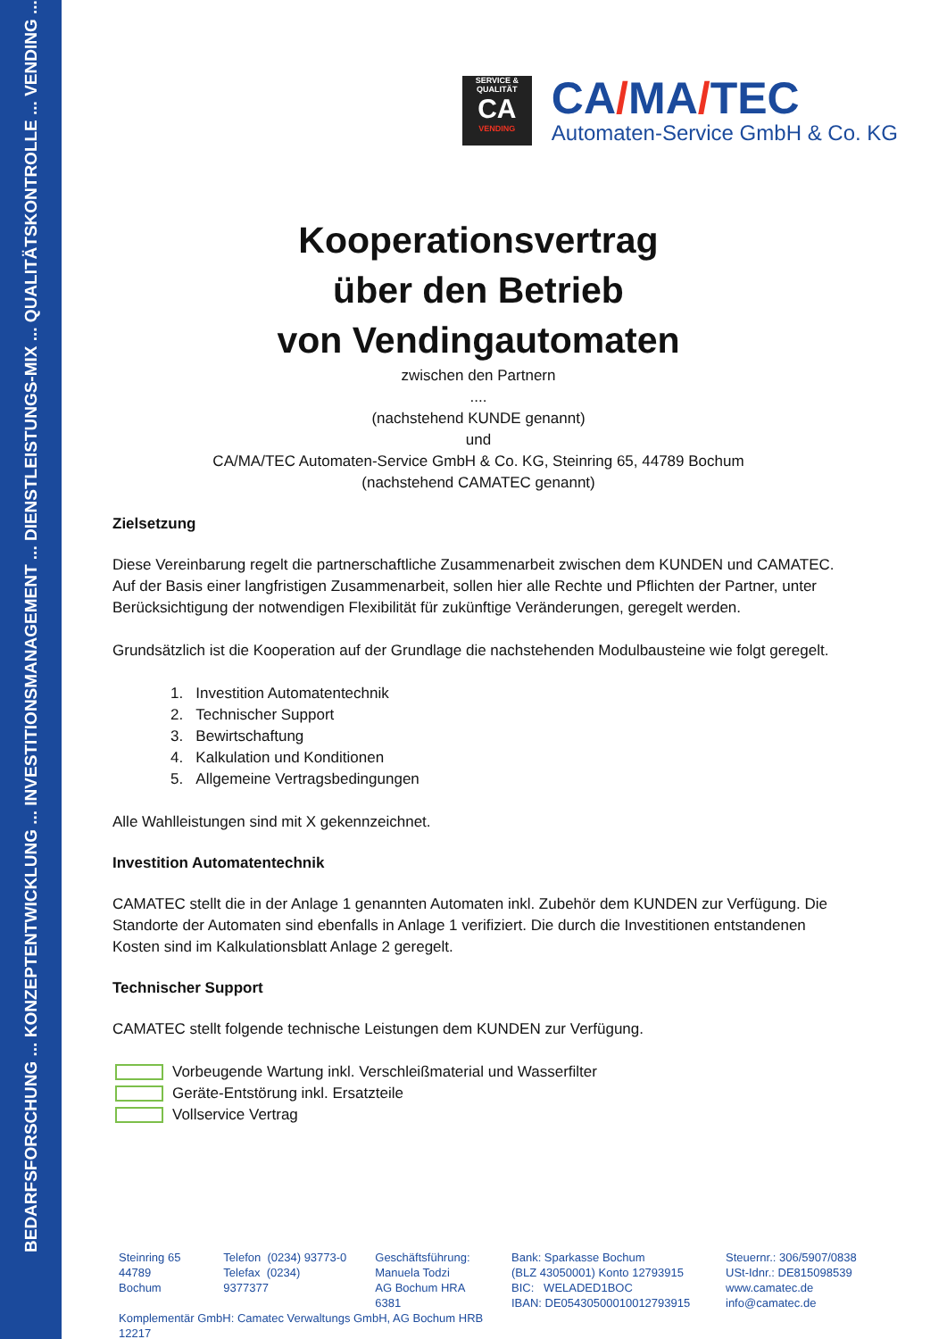BEDARFSFORSCHUNG ... KONZEPTENTWICKLUNG ... INVESTITIONSMANAGEMENT ... DIENSTLEISTUNGS-MIX ... QUALITÄTSKONTROLLE ... VENDING ...
SERVICE & QUALITÄT
CA
VENDING
CA/MA/TEC
Automaten-Service GmbH & Co. KG
Kooperationsvertrag
über den Betrieb
von Vendingautomaten
zwischen den Partnern
....
(nachstehend KUNDE genannt)
und
CA/MA/TEC Automaten-Service GmbH & Co. KG, Steinring 65, 44789 Bochum
(nachstehend CAMATEC genannt)
Zielsetzung
Diese Vereinbarung regelt die partnerschaftliche Zusammenarbeit zwischen dem KUNDEN und CAMATEC. Auf der Basis einer langfristigen Zusammenarbeit, sollen hier alle Rechte und Pflichten der Partner, unter Berücksichtigung der notwendigen Flexibilität für zukünftige Veränderungen, geregelt werden.
Grundsätzlich ist die Kooperation auf der Grundlage die nachstehenden Modulbausteine wie folgt geregelt.
1. Investition Automatentechnik
2. Technischer Support
3. Bewirtschaftung
4. Kalkulation und Konditionen
5. Allgemeine Vertragsbedingungen
Alle Wahlleistungen sind mit X gekennzeichnet.
Investition Automatentechnik
CAMATEC stellt die in der Anlage 1 genannten Automaten inkl. Zubehör dem KUNDEN zur Verfügung. Die Standorte der Automaten sind ebenfalls in Anlage 1 verifiziert. Die durch die Investitionen entstandenen Kosten sind im Kalkulationsblatt Anlage 2 geregelt.
Technischer Support
CAMATEC stellt folgende technische Leistungen dem KUNDEN zur Verfügung.
Vorbeugende Wartung inkl. Verschleißmaterial und Wasserfilter
Geräte-Entstörung inkl. Ersatzteile
Vollservice Vertrag
Steinring 65
44789 Bochum
Telefon (0234) 93773-0
Telefax (0234) 9377377
Geschäftsführung:
Manuela Todzi
AG Bochum HRA 6381
Komplementär GmbH: Camatec Verwaltungs GmbH, AG Bochum HRB 12217
Bank: Sparkasse Bochum
(BLZ 43050001) Konto 12793915
BIC: WELADED1BOC
IBAN: DE05430500010012793915
Steuernr.: 306/5907/0838
USt-Idnr.: DE815098539
www.camatec.de
info@camatec.de